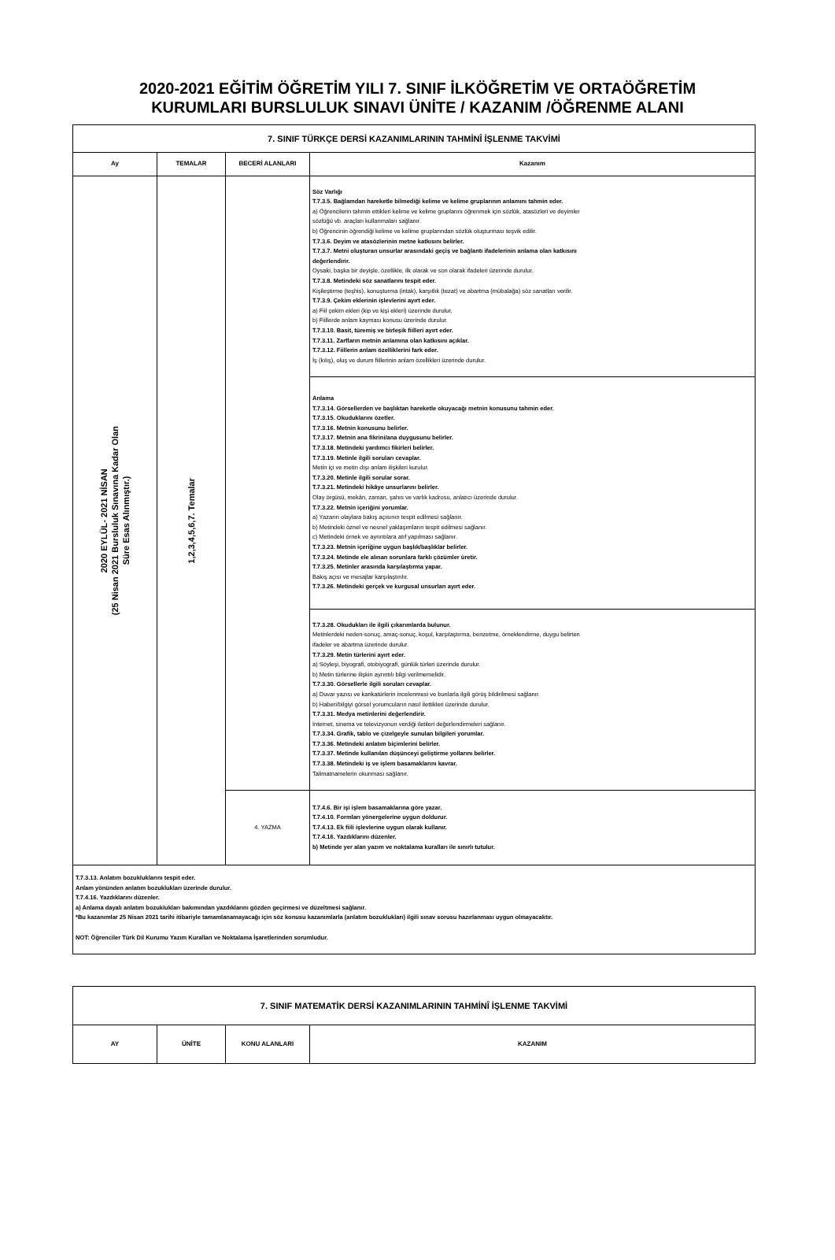2020-2021 EĞİTİM ÖĞRETİM YILI 7. SINIF İLKÖĞRETİM VE ORTAÖĞRETİM
KURUMLARI BURSLULUK SINAVI ÜNİTE / KAZANIM /ÖĞRENME ALANI
| 7. SINIF TÜRKÇE DERSİ KAZANIMLARININ TAHMİNÎ İŞLENME TAKVİMİ | | | |
| Ay | TEMALAR | BECERİ ALANLARI | Kazanım |
| 2020 EYLÜL- 2021 NİSAN (25 Nisan 2021 Bursluluk Sınavına Kadar Olan Süre Esas Alınmıştır.) | 1,2,3,4,5,6,7. Temalar | | Söz Varlığı T.7.3.5. Bağlamdan hareketle bilmediği kelime ve kelime gruplarının anlamını tahmin eder. a) Öğrencilerin tahmin ettikleri kelime ve kelime gruplarını öğrenmek için sözlük, atasözleri ve deyimler sözlüğü vb. araçları kullanmaları sağlanır. b) Öğrencinin öğrendiği kelime ve kelime gruplarından sözlük oluşturması teşvik edilir. T.7.3.6. Deyim ve atasözlerinin metne katkısını belirler. T.7.3.7. Metni oluşturan unsurlar arasındaki geçiş ve bağlantı ifadelerinin anlama olan katkısını değerlendirir. Oysaki, başka bir deyişle, özellikle, ilk olarak ve son olarak ifadeleri üzerinde durulur. T.7.3.8. Metindeki söz sanatlarını tespit eder. Kişileştirme (teşhis), konuşturma (intak), karşıtlık (tezat) ve abartma (mübalağa) söz sanatları verilir. T.7.3.9. Çekim eklerinin işlevlerini ayırt eder. a) Fiil çekim ekleri (kip ve kişi ekleri) üzerinde durulur. b) Fiillerde anlam kayması konusu üzerinde durulur. T.7.3.10. Basit, türemiş ve birleşik fiilleri ayırt eder. T.7.3.11. Zarfların metnin anlamına olan katkısını açıklar. T.7.3.12. Fiillerin anlam özelliklerini fark eder. İş (kılış), oluş ve durum fiillerinin anlam özellikleri üzerinde durulur. |
| | | | Anlama T.7.3.14. Görsellerden ve başlıktan hareketle okuyacağı metnin konusunu tahmin eder. T.7.3.15. Okuduklarını özetler. T.7.3.16. Metnin konusunu belirler. T.7.3.17. Metnin ana fikrini/ana duygusunu belirler. T.7.3.18. Metindeki yardımcı fikirleri belirler. T.7.3.19. Metinle ilgili soruları cevaplar. Metin içi ve metin dışı anlam ilişkileri kurulur. T.7.3.20. Metinle ilgili sorular sorar. T.7.3.21. Metindeki hikâye unsurlarını belirler. Olay örgüsü, mekân, zaman, şahıs ve varlık kadrosu, anlatıcı üzerinde durulur. T.7.3.22. Metnin içeriğini yorumlar. a) Yazarın olaylara bakış açısının tespit edilmesi sağlanır. b) Metindeki öznel ve nesnel yaklaşımların tespit edilmesi sağlanır. c) Metindeki örnek ve ayrıntılara atıf yapılması sağlanır. T.7.3.23. Metnin içeriğine uygun başlık/başlıklar belirler. T.7.3.24. Metinde ele alınan sorunlara farklı çözümler üretir. T.7.3.25. Metinler arasında karşılaştırma yapar. Bakış açısı ve mesajlar karşılaştırılır. T.7.3.26. Metindeki gerçek ve kurgusal unsurları ayırt eder. |
| | | | T.7.3.28. Okudukları ile ilgili çıkarımlarda bulunur. Metinlerdeki neden-sonuç, amaç-sonuç, koşul, karşılaştırma, benzetme, örneklendirme, duygu belirten ifadeler ve abartma üzerinde durulur. T.7.3.29. Metin türlerini ayırt eder. a) Söyleşi, biyografi, otobiyografi, günlük türleri üzerinde durulur. b) Metin türlerine ilişkin ayrıntılı bilgi verilmemelidir. T.7.3.30. Görsellerle ilgili soruları cevaplar. a) Duvar yazısı ve karikatürlerin incelenmesi ve bunlarla ilgili görüş bildirilmesi sağlanır. b) Haberi/bilgiyi görsel yorumcuların nasıl ilettikleri üzerinde durulur. T.7.3.31. Medya metinlerini değerlendirir. İnternet, sinema ve televizyonun verdiği iletileri değerlendirmeleri sağlanır. T.7.3.34. Grafik, tablo ve çizelgeyle sunulan bilgileri yorumlar. T.7.3.36. Metindeki anlatım biçimlerini belirler. T.7.3.37. Metinde kullanılan düşünceyi geliştirme yollarını belirler. T.7.3.38. Metindeki iş ve işlem basamaklarını kavrar. Talimatnamelerin okunması sağlanır. |
| | | 4. YAZMA | T.7.4.6. Bir işi işlem basamaklarına göre yazar. T.7.4.10. Formları yönergelerine uygun doldurur. T.7.4.13. Ek fiili işlevlerine uygun olarak kullanır. T.7.4.16. Yazdıklarını düzenler. b) Metinde yer alan yazım ve noktalama kuralları ile sınırlı tutulur. |
| T.7.3.13. Anlatım bozukluklarını tespit eder. Anlam yönünden anlatım bozuklukları üzerinde durulur. T.7.4.16. Yazdıklarını düzenler. a) Anlama dayalı anlatım bozuklukları bakımından yazdıklarını gözden geçirmesi ve düzeltmesi sağlanır. *Bu kazanımlar 25 Nisan 2021 tarihi itibariyle tamamlanamayacağı için söz konusu kazanımlarla (anlatım bozuklukları) ilgili sınav sorusu hazırlanması uygun olmayacaktır. NOT: Öğrenciler Türk Dil Kurumu Yazım Kuralları ve Noktalama İşaretlerinden sorumludur. | | | |
| 7. SINIF MATEMATİK DERSİ KAZANIMLARININ TAHMİNÎ İŞLENME TAKVİMİ | | | |
| AY | ÜNİTE | KONU ALANLARI | KAZANIM |